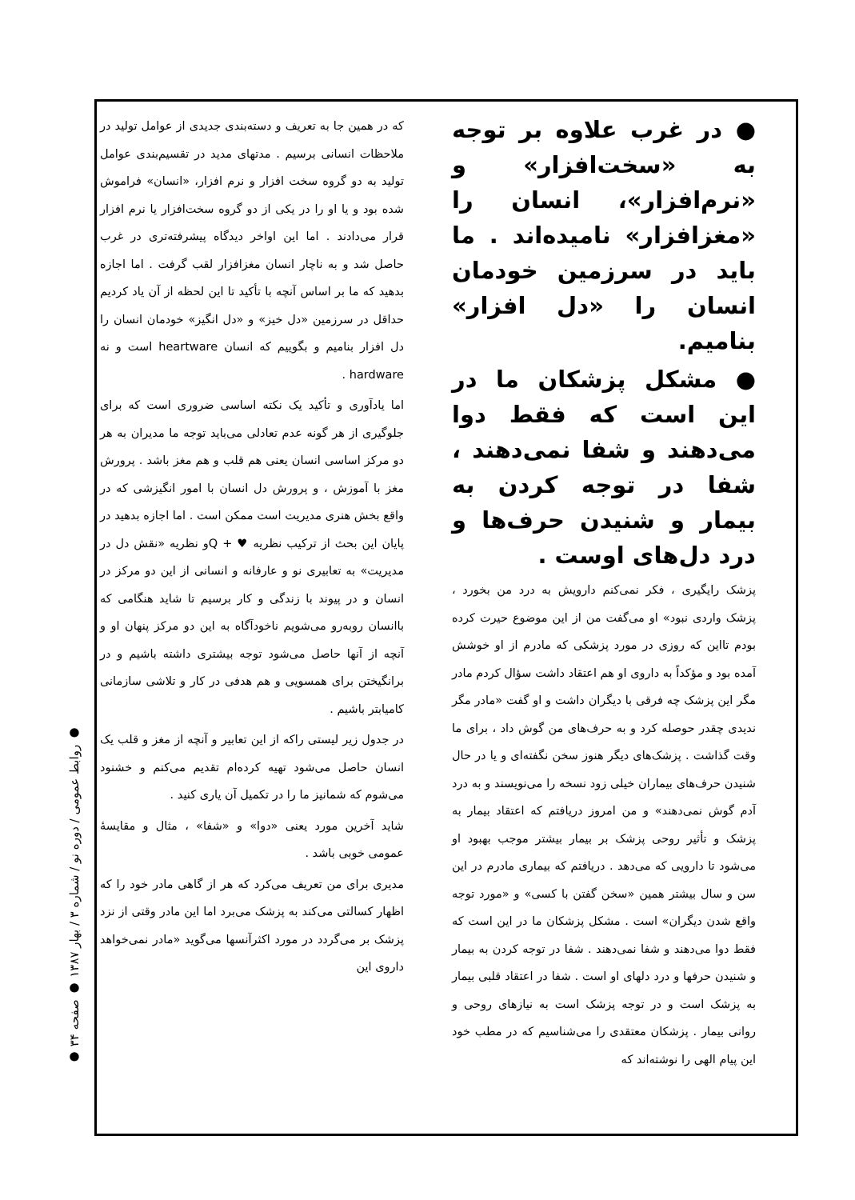که در همین جا به تعریف و دسته‌بندی جدیدی از عوامل تولید در ملاحظات انسانی برسیم . مدتهای مدید در تقسیم‌بندی عوامل تولید به دو گروه سخت افزار و نرم افزار، «انسان» فراموش شده بود و یا او را در یکی از دو گروه سخت‌افزار یا نرم افزار قرار می‌دادند . اما این اواخر دیدگاه پیشرفته‌تری در غرب حاصل شد و به ناچار انسان مغزافزار لقب گرفت . اما اجازه بدهید که ما بر اساس آنچه با تأکید تا این لحظه از آن یاد کردیم حداقل در سرزمین «دل خیز» و «دل انگیز» خودمان انسان را دل افزار بنامیم و بگوییم که انسان heartware است و نه hardware .
اما یادآوری و تأکید یک نکته اساسی ضروری است که برای جلوگیری از هر گونه عدم تعادلی می‌باید توجه ما مدیران به هر دو مرکز اساسی انسان یعنی هم قلب و هم مغز باشد . پرورش مغز با آموزش ، و پرورش دل انسان با امور انگیزشی که در واقع بخش هنری مدیریت است ممکن است . اما اجازه بدهید در پایان این بحث از ترکیب نظریه ♥ + Qو نظریه «نقش دل در مدیریت» به تعابیری نو و عارفانه و انسانی از این دو مرکز در انسان و در پیوند با زندگی و کار برسیم تا شاید هنگامی که باانسان روبه‌رو می‌شویم ناخودآگاه به این دو مرکز پنهان او و آنچه از آنها حاصل می‌شود توجه بیشتری داشته باشیم و در برانگیختن برای همسویی و هم هدفی در کار و تلاشی سازمانی کامیابتر باشیم .
در جدول زیر لیستی راکه از این تعابیر و آنچه از مغز و قلب یک انسان حاصل می‌شود تهیه کرده‌ام تقدیم می‌کنم و خشنود می‌شوم که شمانیز ما را در تکمیل آن یاری کنید .
شاید آخرین مورد یعنی «دوا» و «شفا» ، مثال و مقایسهٔ عمومی خوبی باشد .
مدیری برای من تعریف می‌کرد که هر از گاهی مادر خود را که اظهار کسالتی می‌کند به پزشک می‌برد اما این مادر وقتی از نزد پزشک بر می‌گردد در مورد اکثرآنسها می‌گوید «مادر نمی‌خواهد داروی این
● در غرب علاوه بر توجه به «سخت‌افزار» و «نرم‌افزار»، انسان را «مغزافزار» نامیده‌اند . ما باید در سرزمین خودمان انسان را «دل افزار» بنامیم.
● مشکل پزشکان ما در این است که فقط دوا می‌دهند و شفا نمی‌دهند ، شفا در توجه کردن به بیمار و شنیدن حرف‌ها و درد دل‌های اوست .
پزشک رایگیری ، فکر نمی‌کنم دارویش به درد من بخورد ، پزشک واردی نبود» او می‌گفت من از این موضوع حیرت کرده بودم تااین که روزی در مورد پزشکی که مادرم از او خوشش آمده بود و مؤکداً به داروی او هم اعتقاد داشت سؤال کردم مادر مگر این پزشک چه فرقی با دیگران داشت و او گفت «مادر مگر ندیدی چقدر حوصله کرد و به حرف‌های من گوش داد ، برای ما وقت گذاشت . پزشک‌های دیگر هنوز سخن نگفته‌ای و یا در حال شنیدن حرف‌های بیماران خیلی زود نسخه را می‌نویسند و به درد آدم گوش نمی‌دهند» و من امروز دریافتم که اعتقاد بیمار به پزشک و تأثیر روحی پزشک بر بیمار بیشتر موجب بهبود او می‌شود تا دارویی که می‌دهد . دریافتم که بیماری مادرم در این سن و سال بیشتر همین «سخن گفتن با کسی» و «مورد توجه واقع شدن دیگران» است . مشکل پزشکان ما در این است که فقط دوا می‌دهند و شفا نمی‌دهند . شفا در توجه کردن به بیمار و شنیدن حرفها و درد دلهای او است . شفا در اعتقاد قلبی بیمار به پزشک است و در توجه پزشک است به نیازهای روحی و روانی بیمار . پزشکان معتقدی را می‌شناسیم که در مطب خود این پیام الهی را نوشته‌اند که
● روابط عمومی / دوره نو / شماره ۳ / بهار ۱۳۸۷ ● صفحه ۳۴ ●